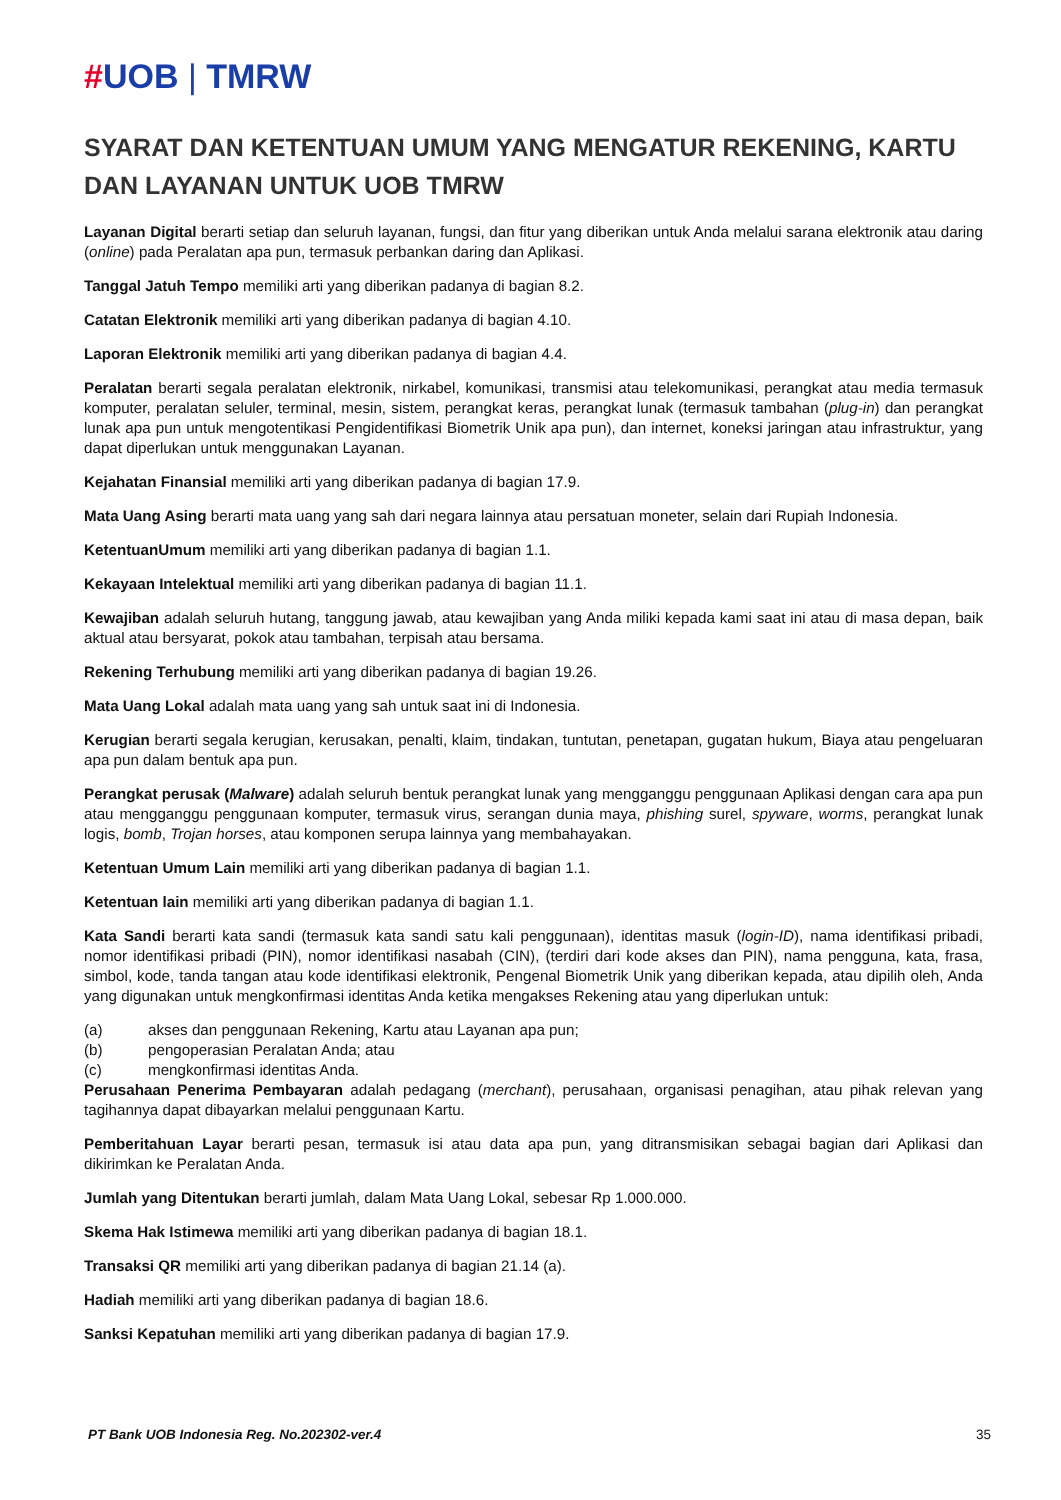#UOB | TMRW
SYARAT DAN KETENTUAN UMUM YANG MENGATUR REKENING, KARTU DAN LAYANAN UNTUK UOB TMRW
Layanan Digital berarti setiap dan seluruh layanan, fungsi, dan fitur yang diberikan untuk Anda melalui sarana elektronik atau daring (online) pada Peralatan apa pun, termasuk perbankan daring dan Aplikasi.
Tanggal Jatuh Tempo memiliki arti yang diberikan padanya di bagian 8.2.
Catatan Elektronik memiliki arti yang diberikan padanya di bagian 4.10.
Laporan Elektronik memiliki arti yang diberikan padanya di bagian 4.4.
Peralatan berarti segala peralatan elektronik, nirkabel, komunikasi, transmisi atau telekomunikasi, perangkat atau media termasuk komputer, peralatan seluler, terminal, mesin, sistem, perangkat keras, perangkat lunak (termasuk tambahan (plug-in) dan perangkat lunak apa pun untuk mengotentikasi Pengidentifikasi Biometrik Unik apa pun), dan internet, koneksi jaringan atau infrastruktur, yang dapat diperlukan untuk menggunakan Layanan.
Kejahatan Finansial memiliki arti yang diberikan padanya di bagian 17.9.
Mata Uang Asing berarti mata uang yang sah dari negara lainnya atau persatuan moneter, selain dari Rupiah Indonesia.
KetentuanUmum memiliki arti yang diberikan padanya di bagian 1.1.
Kekayaan Intelektual memiliki arti yang diberikan padanya di bagian 11.1.
Kewajiban adalah seluruh hutang, tanggung jawab, atau kewajiban yang Anda miliki kepada kami saat ini atau di masa depan, baik aktual atau bersyarat, pokok atau tambahan, terpisah atau bersama.
Rekening Terhubung memiliki arti yang diberikan padanya di bagian 19.26.
Mata Uang Lokal adalah mata uang yang sah untuk saat ini di Indonesia.
Kerugian berarti segala kerugian, kerusakan, penalti, klaim, tindakan, tuntutan, penetapan, gugatan hukum, Biaya atau pengeluaran apa pun dalam bentuk apa pun.
Perangkat perusak (Malware) adalah seluruh bentuk perangkat lunak yang mengganggu penggunaan Aplikasi dengan cara apa pun atau mengganggu penggunaan komputer, termasuk virus, serangan dunia maya, phishing surel, spyware, worms, perangkat lunak logis, bomb, Trojan horses, atau komponen serupa lainnya yang membahayakan.
Ketentuan Umum Lain memiliki arti yang diberikan padanya di bagian 1.1.
Ketentuan lain memiliki arti yang diberikan padanya di bagian 1.1.
Kata Sandi berarti kata sandi (termasuk kata sandi satu kali penggunaan), identitas masuk (login-ID), nama identifikasi pribadi, nomor identifikasi pribadi (PIN), nomor identifikasi nasabah (CIN), (terdiri dari kode akses dan PIN), nama pengguna, kata, frasa, simbol, kode, tanda tangan atau kode identifikasi elektronik, Pengenal Biometrik Unik yang diberikan kepada, atau dipilih oleh, Anda yang digunakan untuk mengkonfirmasi identitas Anda ketika mengakses Rekening atau yang diperlukan untuk:
(a) akses dan penggunaan Rekening, Kartu atau Layanan apa pun;
(b) pengoperasian Peralatan Anda; atau
(c) mengkonfirmasi identitas Anda.
Perusahaan Penerima Pembayaran adalah pedagang (merchant), perusahaan, organisasi penagihan, atau pihak relevan yang tagihannya dapat dibayarkan melalui penggunaan Kartu.
Pemberitahuan Layar berarti pesan, termasuk isi atau data apa pun, yang ditransmisikan sebagai bagian dari Aplikasi dan dikirimkan ke Peralatan Anda.
Jumlah yang Ditentukan berarti jumlah, dalam Mata Uang Lokal, sebesar Rp 1.000.000.
Skema Hak Istimewa memiliki arti yang diberikan padanya di bagian 18.1.
Transaksi QR memiliki arti yang diberikan padanya di bagian 21.14 (a).
Hadiah memiliki arti yang diberikan padanya di bagian 18.6.
Sanksi Kepatuhan memiliki arti yang diberikan padanya di bagian 17.9.
PT Bank UOB Indonesia Reg. No.202302-ver.4 35